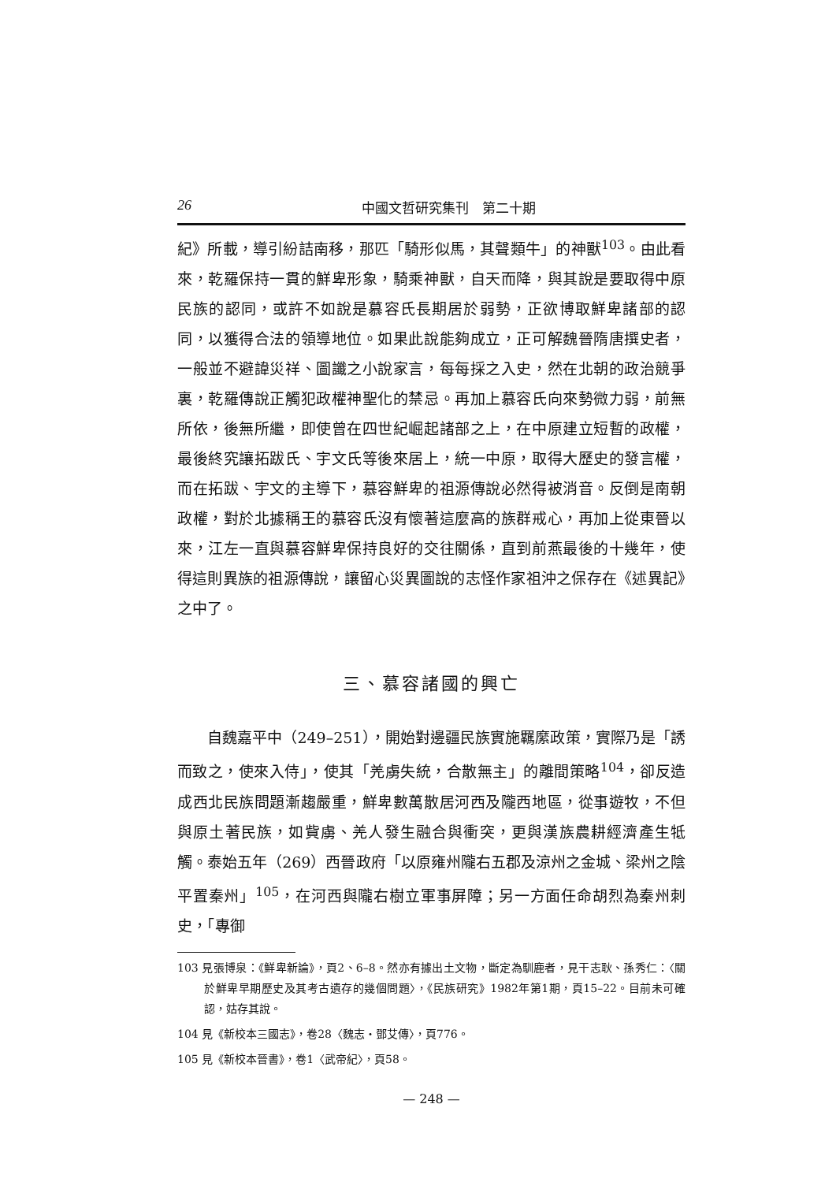26 中國文哲研究集刊　第二十期
紀》所載，導引紛詰南移，那匹「騎形似馬，其聲類牛」的神獸<sup>103</sup>。由此看來，乾羅保持一貫的鮮卑形象，騎乘神獸，自天而降，與其說是要取得中原民族的認同，或許不如說是慕容氏長期居於弱勢，正欲博取鮮卑諸部的認同，以獲得合法的領導地位。如果此說能夠成立，正可解魏晉隋唐撰史者，一般並不避諱災祥、圖讖之小說家言，每每採之入史，然在北朝的政治競爭裏，乾羅傳說正觸犯政權神聖化的禁忌。再加上慕容氏向來勢微力弱，前無所依，後無所繼，即使曾在四世紀崛起諸部之上，在中原建立短暫的政權，最後終究讓拓跋氏、宇文氏等後來居上，統一中原，取得大歷史的發言權，而在拓跋、宇文的主導下，慕容鮮卑的祖源傳說必然得被消音。反倒是南朝政權，對於北據稱王的慕容氏沒有懷著這麼高的族群戒心，再加上從東晉以來，江左一直與慕容鮮卑保持良好的交往關係，直到前燕最後的十幾年，使得這則異族的祖源傳說，讓留心災異圖說的志怪作家祖沖之保存在《述異記》之中了。
三、慕容諸國的興亡
自魏嘉平中（249–251），開始對邊疆民族實施羈縻政策，實際乃是「誘而致之，使來入侍」，使其「羌虜失統，合散無主」的離間策略<sup>104</sup>，卻反造成西北民族問題漸趨嚴重，鮮卑數萬散居河西及隴西地區，從事遊牧，不但與原土著民族，如貲虜、羌人發生融合與衝突，更與漢族農耕經濟產生牴觸。泰始五年（269）西晉政府「以原雍州隴右五郡及涼州之金城、梁州之陰平置秦州」<sup>105</sup>，在河西與隴右樹立軍事屏障；另一方面任命胡烈為秦州刺史，「專御
103 見張博泉：《鮮卑新論》，頁2、6–8。然亦有據出土文物，斷定為馴鹿者，見干志耿、孫秀仁：〈關於鮮卑早期歷史及其考古遺存的幾個問題〉，《民族研究》1982年第1期，頁15–22。目前未可確認，姑存其說。
104 見《新校本三國志》，卷28〈魏志・鄧艾傳〉，頁776。
105 見《新校本晉書》，卷1〈武帝紀〉，頁58。
— 248 —